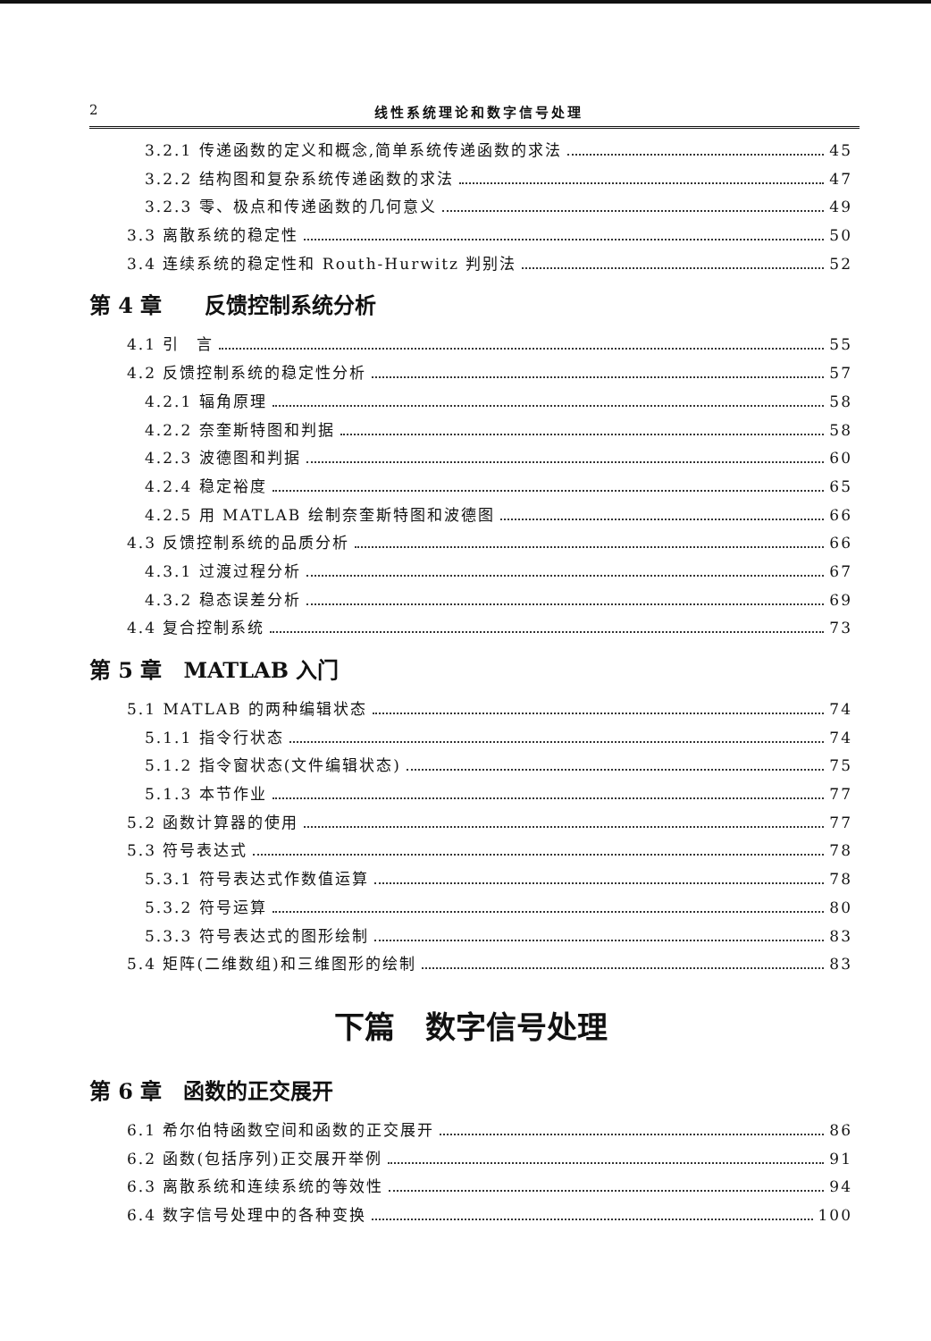2 线性系统理论和数字信号处理
3.2.1 传递函数的定义和概念,简单系统传递函数的求法 45
3.2.2 结构图和复杂系统传递函数的求法 47
3.2.3 零、极点和传递函数的几何意义 49
3.3 离散系统的稳定性 50
3.4 连续系统的稳定性和 Routh-Hurwitz 判别法 52
第 4 章　　反馈控制系统分析
4.1 引　言 55
4.2 反馈控制系统的稳定性分析 57
4.2.1 辐角原理 58
4.2.2 奈奎斯特图和判据 58
4.2.3 波德图和判据 60
4.2.4 稳定裕度 65
4.2.5 用 MATLAB 绘制奈奎斯特图和波德图 66
4.3 反馈控制系统的品质分析 66
4.3.1 过渡过程分析 67
4.3.2 稳态误差分析 69
4.4 复合控制系统 73
第 5 章　MATLAB 入门
5.1 MATLAB 的两种编辑状态 74
5.1.1 指令行状态 74
5.1.2 指令窗状态(文件编辑状态) 75
5.1.3 本节作业 77
5.2 函数计算器的使用 77
5.3 符号表达式 78
5.3.1 符号表达式作数值运算 78
5.3.2 符号运算 80
5.3.3 符号表达式的图形绘制 83
5.4 矩阵(二维数组)和三维图形的绘制 83
下篇　数字信号处理
第 6 章　函数的正交展开
6.1 希尔伯特函数空间和函数的正交展开 86
6.2 函数(包括序列)正交展开举例 91
6.3 离散系统和连续系统的等效性 94
6.4 数字信号处理中的各种变换 100